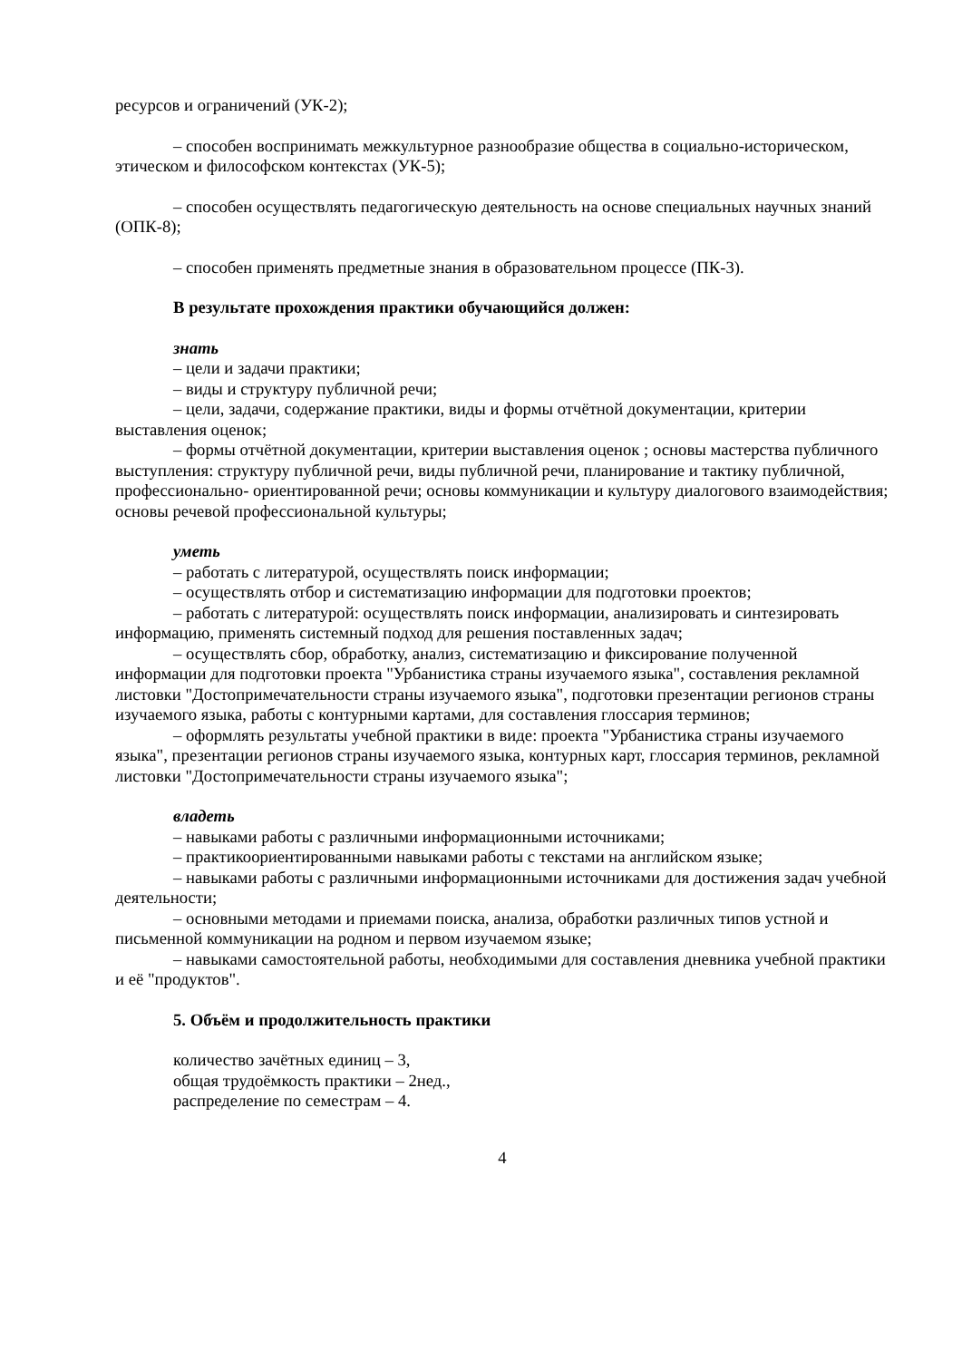ресурсов и ограничений (УК-2);
– способен воспринимать межкультурное разнообразие общества в социально-историческом, этическом и философском контекстах (УК-5);
– способен осуществлять педагогическую деятельность на основе специальных научных знаний (ОПК-8);
– способен применять предметные знания в образовательном процессе (ПК-3).
В результате прохождения практики обучающийся должен:
знать
– цели и задачи практики;
– виды и структуру публичной речи;
– цели, задачи, содержание практики, виды и формы отчётной документации, критерии выставления оценок;
– формы отчётной документации, критерии выставления оценок ; основы мастерства публичного выступления: структуру публичной речи, виды публичной речи, планирование и тактику публичной, профессионально- ориентированной речи; основы коммуникации и культуру диалогового взаимодействия; основы речевой профессиональной культуры;
уметь
– работать с литературой, осуществлять поиск информации;
– осуществлять отбор и систематизацию информации для подготовки проектов;
– работать с литературой: осуществлять поиск информации, анализировать и синтезировать информацию, применять системный подход для решения поставленных задач;
– осуществлять сбор, обработку, анализ, систематизацию и фиксирование полученной информации для подготовки проекта "Урбанистика страны изучаемого языка", составления рекламной листовки "Достопримечательности страны изучаемого языка", подготовки презентации регионов страны изучаемого языка, работы с контурными картами, для составления глоссария терминов;
– оформлять результаты учебной практики в виде: проекта "Урбанистика страны изучаемого языка", презентации регионов страны изучаемого языка, контурных карт, глоссария терминов, рекламной листовки "Достопримечательности страны изучаемого языка";
владеть
– навыками работы с различными информационными источниками;
– практикоориентированными навыками работы с текстами на английском языке;
– навыками работы с различными информационными источниками для достижения задач учебной деятельности;
– основными методами и приемами поиска, анализа, обработки различных типов устной и письменной коммуникации на родном и первом изучаемом языке;
– навыками самостоятельной работы, необходимыми для составления дневника учебной практики и её "продуктов".
5. Объём и продолжительность практики
количество зачётных единиц – 3,
общая трудоёмкость практики – 2нед.,
распределение по семестрам – 4.
4